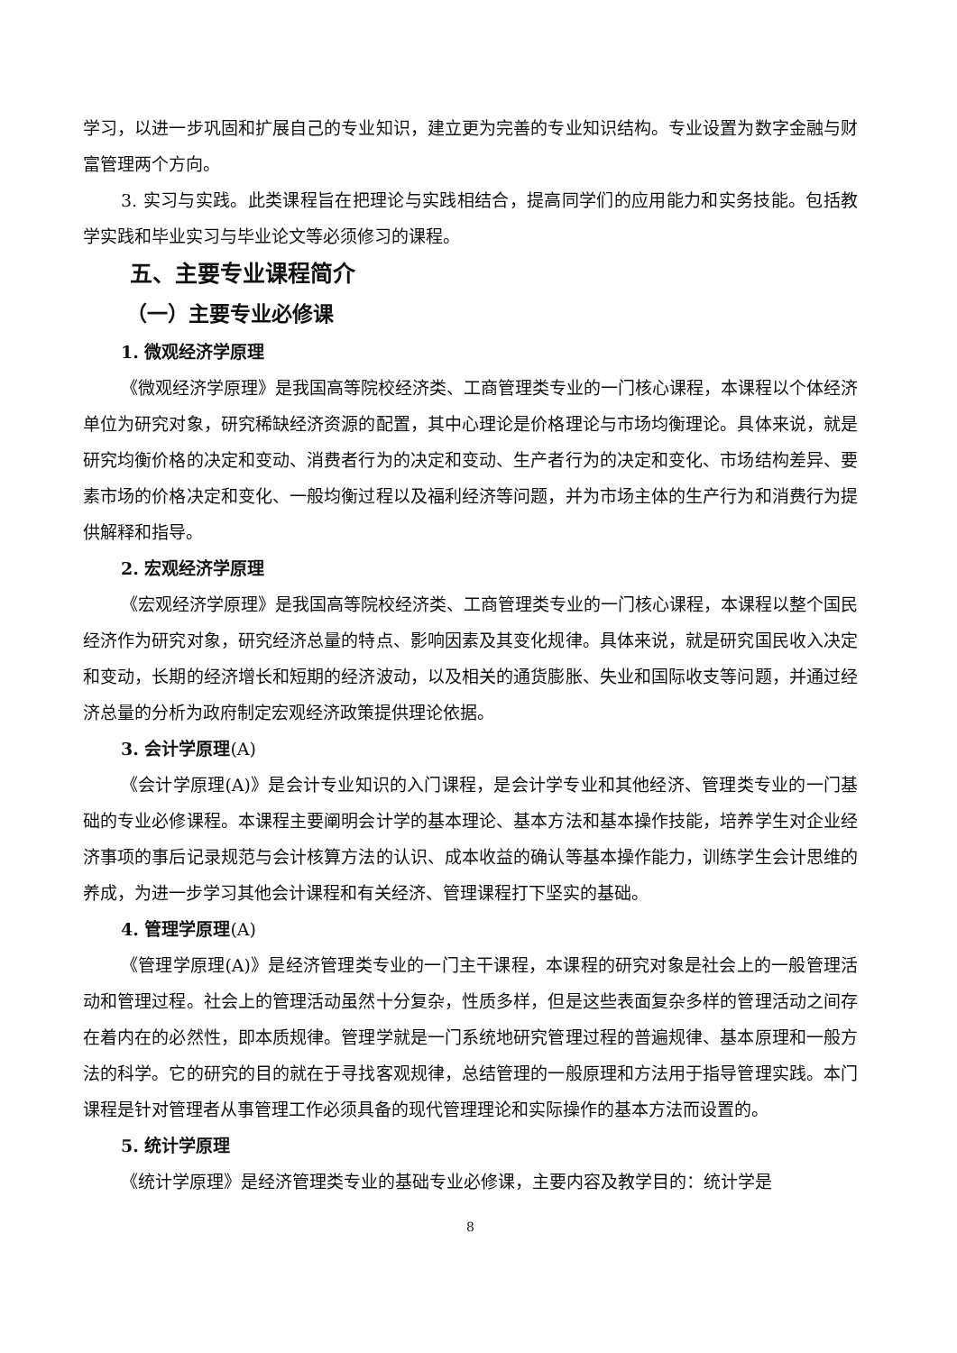学习，以进一步巩固和扩展自己的专业知识，建立更为完善的专业知识结构。专业设置为数字金融与财富管理两个方向。
3. 实习与实践。此类课程旨在把理论与实践相结合，提高同学们的应用能力和实务技能。包括教学实践和毕业实习与毕业论文等必须修习的课程。
五、主要专业课程简介
（一）主要专业必修课
1. 微观经济学原理
《微观经济学原理》是我国高等院校经济类、工商管理类专业的一门核心课程，本课程以个体经济单位为研究对象，研究稀缺经济资源的配置，其中心理论是价格理论与市场均衡理论。具体来说，就是研究均衡价格的决定和变动、消费者行为的决定和变动、生产者行为的决定和变化、市场结构差异、要素市场的价格决定和变化、一般均衡过程以及福利经济等问题，并为市场主体的生产行为和消费行为提供解释和指导。
2. 宏观经济学原理
《宏观经济学原理》是我国高等院校经济类、工商管理类专业的一门核心课程，本课程以整个国民经济作为研究对象，研究经济总量的特点、影响因素及其变化规律。具体来说，就是研究国民收入决定和变动，长期的经济增长和短期的经济波动，以及相关的通货膨胀、失业和国际收支等问题，并通过经济总量的分析为政府制定宏观经济政策提供理论依据。
3. 会计学原理(A)
《会计学原理(A)》是会计专业知识的入门课程，是会计学专业和其他经济、管理类专业的一门基础的专业必修课程。本课程主要阐明会计学的基本理论、基本方法和基本操作技能，培养学生对企业经济事项的事后记录规范与会计核算方法的认识、成本收益的确认等基本操作能力，训练学生会计思维的养成，为进一步学习其他会计课程和有关经济、管理课程打下坚实的基础。
4. 管理学原理(A)
《管理学原理(A)》是经济管理类专业的一门主干课程，本课程的研究对象是社会上的一般管理活动和管理过程。社会上的管理活动虽然十分复杂，性质多样，但是这些表面复杂多样的管理活动之间存在着内在的必然性，即本质规律。管理学就是一门系统地研究管理过程的普遍规律、基本原理和一般方法的科学。它的研究的目的就在于寻找客观规律，总结管理的一般原理和方法用于指导管理实践。本门课程是针对管理者从事管理工作必须具备的现代管理理论和实际操作的基本方法而设置的。
5. 统计学原理
《统计学原理》是经济管理类专业的基础专业必修课，主要内容及教学目的：统计学是
8